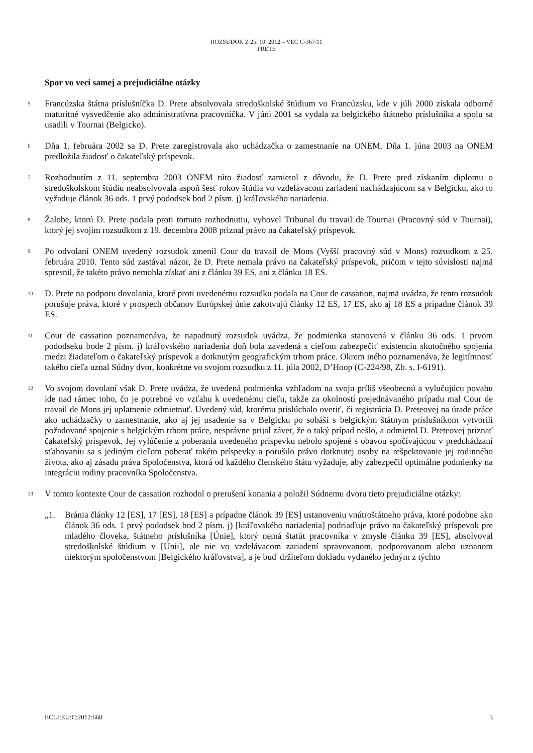ROZSUDOK Z 25. 10. 2012 – VEC C-367/11
PRETE
Spor vo veci samej a prejudiciálne otázky
5
Francúzska štátna príslušníčka D. Prete absolvovala stredoškolské štúdium vo Francúzsku, kde v júli 2000 získala odborné maturitné vysvedčenie ako administratívna pracovníčka. V júni 2001 sa vydala za belgického štátneho príslušníka a spolu sa usadili v Tournai (Belgicko).
6
Dňa 1. februára 2002 sa D. Prete zaregistrovala ako uchádzačka o zamestnanie na ONEM. Dňa 1. júna 2003 na ONEM predložila žiadosť o čakateľský príspevok.
7
Rozhodnutím z 11. septembra 2003 ONEM túto žiadosť zamietol z dôvodu, že D. Prete pred získaním diplomu o stredoškolskom štúdiu neabsolvovala aspoň šesť rokov štúdia vo vzdelávacom zariadení nachádzajúcom sa v Belgicku, ako to vyžaduje článok 36 ods. 1 prvý pododsek bod 2 písm. j) kráľovského nariadenia.
8
Žalobe, ktorú D. Prete podala proti tomuto rozhodnutiu, vyhovel Tribunal du travail de Tournai (Pracovný súd v Tournai), ktorý jej svojím rozsudkom z 19. decembra 2008 priznal právo na čakateľský príspevok.
9
Po odvolaní ONEM uvedený rozsudok zmenil Cour du travail de Mons (Vyšší pracovný súd v Mons) rozsudkom z 25. februára 2010. Tento súd zastával názor, že D. Prete nemala právo na čakateľský príspevok, pričom v tejto súvislosti najmä spresnil, že takéto právo nemohla získať ani z článku 39 ES, ani z článku 18 ES.
10
D. Prete na podporu dovolania, ktoré proti uvedenému rozsudku podala na Cour de cassation, najmä uvádza, že tento rozsudok porušuje práva, ktoré v prospech občanov Európskej únie zakotvujú články 12 ES, 17 ES, ako aj 18 ES a prípadne článok 39 ES.
11
Cour de cassation poznamenáva, že napadnutý rozsudok uvádza, že podmienka stanovená v článku 36 ods. 1 prvom pododseku bode 2 písm. j) kráľovského nariadenia doň bola zavedená s cieľom zabezpečiť existenciu skutočného spojenia medzi žiadateľom o čakateľský príspevok a dotknutým geografickým trhom práce. Okrem iného poznamenáva, že legitímnosť takého cieľa uznal Súdny dvor, konkrétne vo svojom rozsudku z 11. júla 2002, D’Hoop (C-224/98, Zb. s. I-6191).
12
Vo svojom dovolaní však D. Prete uvádza, že uvedená podmienka vzhľadom na svoju príliš všeobecnú a vylučujúcu povahu ide nad rámec toho, čo je potrebné vo vzťahu k uvedenému cieľu, takže za okolností prejednávaného prípadu mal Cour de travail de Mons jej uplatnenie odmietnuť. Uvedený súd, ktorému prislúchalo overiť, či registrácia D. Preteovej na úrade práce ako uchádzačky o zamestnanie, ako aj jej usadenie sa v Belgicku po sobáši s belgickým štátnym príslušníkom vytvorili požadované spojenie s belgickým trhom práce, nesprávne prijal záver, že o taký prípad nešlo, a odmietol D. Preteovej priznať čakateľský príspevok. Jej vylúčenie z poberania uvedeného príspevku nebolo spojené s obavou spočívajúcou v predchádzaní sťahovaniu sa s jediným cieľom poberať takéto príspevky a porušilo právo dotknutej osoby na rešpektovanie jej rodinného života, ako aj zásadu práva Spoločenstva, ktorá od každého členského štátu vyžaduje, aby zabezpečil optimálne podmienky na integráciu rodiny pracovníka Spoločenstva.
13
V tomto kontexte Cour de cassation rozhodol o prerušení konania a položil Súdnemu dvoru tieto prejudiciálne otázky:
„1. Bránia články 12 [ES], 17 [ES], 18 [ES] a prípadne článok 39 [ES] ustanoveniu vnútroštátneho práva, ktoré podobne ako článok 36 ods. 1 prvý pododsek bod 2 písm. j) [kráľovského nariadenia] podriaďuje právo na čakateľský príspevok pre mladého človeka, štátneho príslušníka [Únie], ktorý nemá štatút pracovníka v zmysle článku 39 [ES], absolvoval stredoškolské štúdium v [Únii], ale nie vo vzdelávacom zariadení spravovanom, podporovanom alebo uznanom niektorým spoločenstvom [Belgického kráľovstva], a je buď držiteľom dokladu vydaného jedným z týchto
ECLI:EU:C:2012:668 3